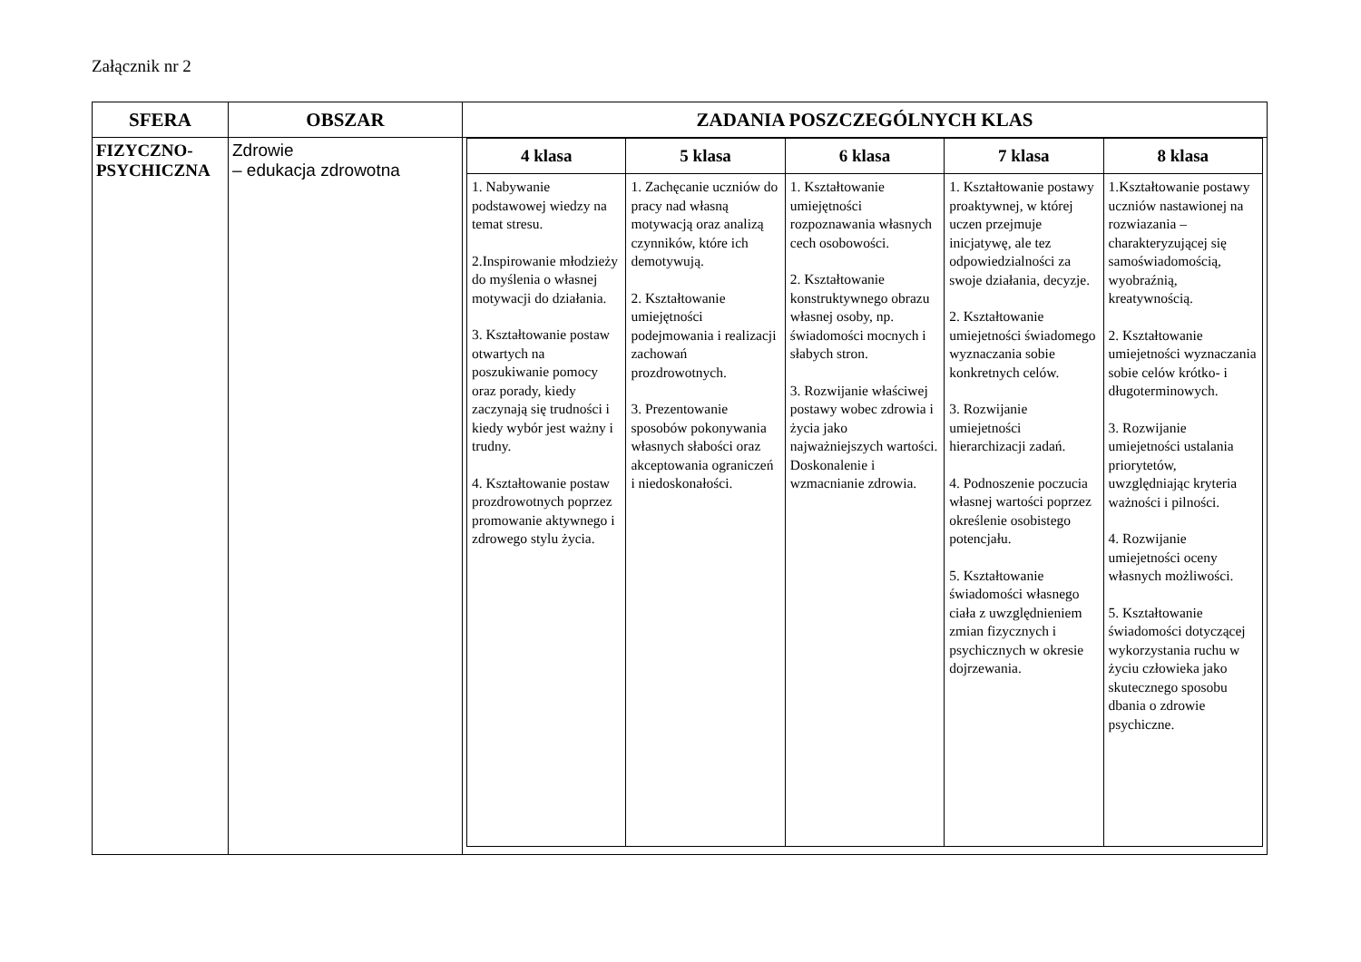Załącznik nr 2
| SFERA | OBSZAR | ZADANIA POSZCZEGÓLNYCH KLAS |
| --- | --- | --- |
| FIZYCZNO- PSYCHICZNA | Zdrowie – edukacja zdrowotna | / 4 klasa / 5 klasa / 6 klasa / 7 klasa / 8 klasa / / --- / --- / --- / --- / --- / / 1. Nabywanie podstawowej wiedzy na temat stresu. 2.Inspirowanie młodzieży do myślenia o własnej motywacji do działania. 3. Kształtowanie postaw otwartych na poszukiwanie pomocy oraz porady, kiedy zaczynają się trudności i kiedy wybór jest ważny i trudny. 4. Kształtowanie postaw prozdrowotnych poprzez promowanie aktywnego i zdrowego stylu życia. / 1. Zachęcanie uczniów do pracy nad własną motywacją oraz analizą czynników, które ich demotywują. 2. Kształtowanie umiejętności podejmowania i realizacji zachowań prozdrowotnych. 3. Prezentowanie sposobów pokonywania własnych słabości oraz akceptowania ograniczeń i niedoskonałości. / 1. Kształtowanie umiejętności rozpoznawania własnych cech osobowości. 2. Kształtowanie konstruktywnego obrazu własnej osoby, np. świadomości mocnych i słabych stron. 3. Rozwijanie właściwej postawy wobec zdrowia i życia jako najważniejszych wartości. Doskonalenie i wzmacnianie zdrowia. / 1. Kształtowanie postawy proaktywnej, w której uczen przejmuje inicjatywę, ale tez odpowiedzialności za swoje działania, decyzje. 2. Kształtowanie umiejetności świadomego wyznaczania sobie konkretnych celów. 3. Rozwijanie umiejetności hierarchizacji zadań. 4. Podnoszenie poczucia własnej wartości poprzez określenie osobistego potencjału. 5. Kształtowanie świadomości własnego ciała z uwzględnieniem zmian fizycznych i psychicznych w okresie dojrzewania. / 1.Kształtowanie postawy uczniów nastawionej na rozwiazania – charakteryzującej się samoświadomością, wyobraźnią, kreatywnością. 2. Kształtowanie umiejetności wyznaczania sobie celów krótko- i długoterminowych. 3. Rozwijanie umiejetności ustalania priorytetów, uwzględniając kryteria ważności i pilności. 4. Rozwijanie umiejetności oceny własnych możliwości. 5. Kształtowanie świadomości dotyczącej wykorzystania ruchu w życiu człowieka jako skutecznego sposobu dbania o zdrowie psychiczne. / |